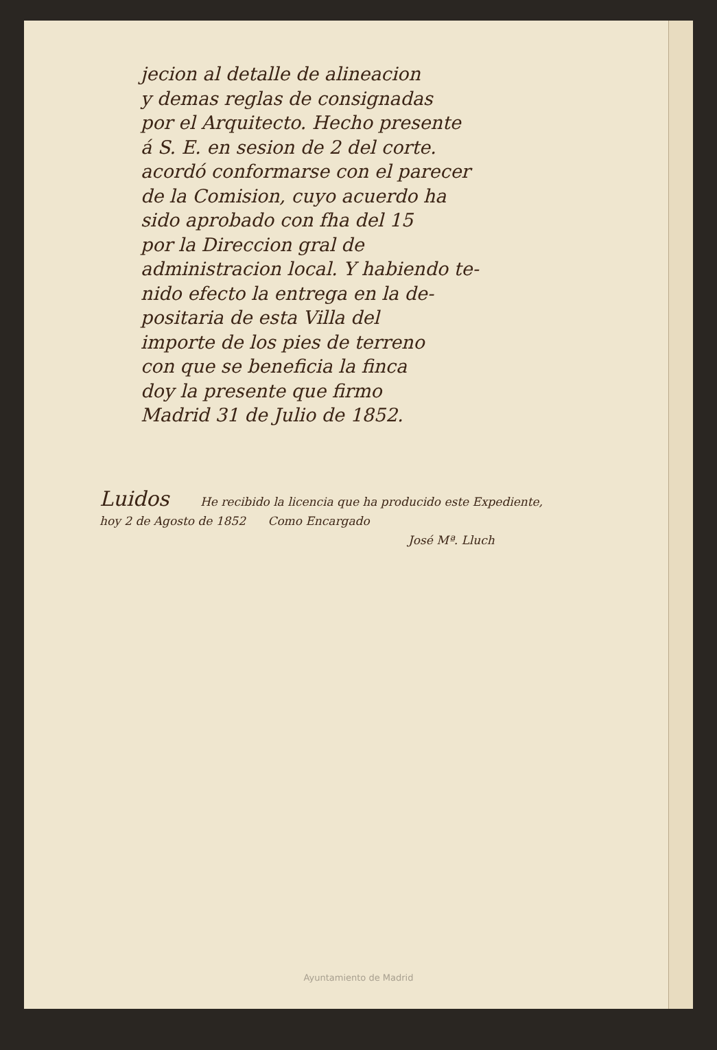jecion al detalle de alineacion
y demas reglas de consignadas
por el Arquitecto. Hecho presente
á S. E. en sesion de 2 del corte.
acordó conformarse con el parecer
de la Comision, cuyo acuerdo ha
sido aprobado con fha del 15
por la Direccion gral de
administracion local. Y habiendo te-
nido efecto la entrega en la de-
positaria de esta Villa del
importe de los pies de terreno
con que se beneficia la finca
doy la presente que firmo
Madrid 31 de Julio de 1852.
Luidos He recibido la licencia que ha producido este Expediente,
hoy 2 de Agosto de 1852 Como Encargado
José Mª. Lluch
Ayuntamiento de Madrid